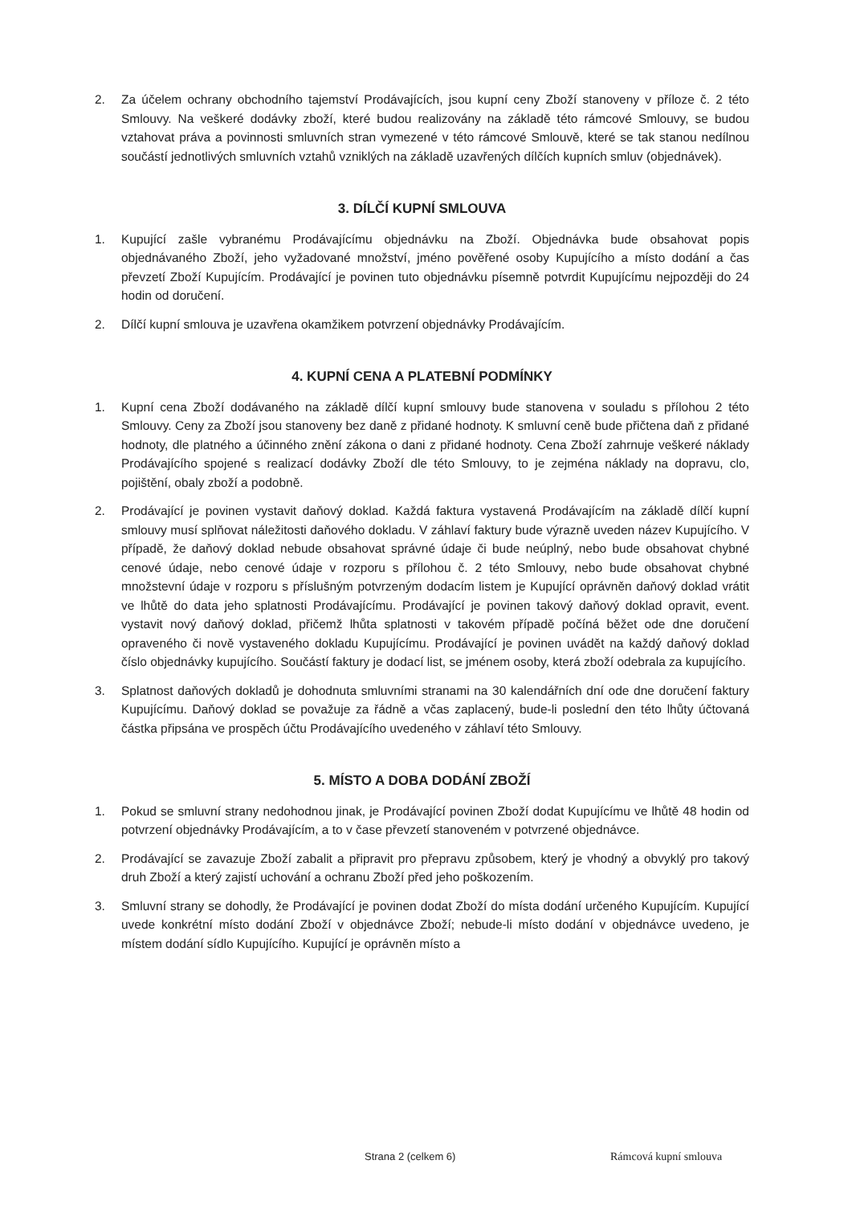2. Za účelem ochrany obchodního tajemství Prodávajících, jsou kupní ceny Zboží stanoveny v příloze č. 2 této Smlouvy. Na veškeré dodávky zboží, které budou realizovány na základě této rámcové Smlouvy, se budou vztahovat práva a povinnosti smluvních stran vymezené v této rámcové Smlouvě, které se tak stanou nedílnou součástí jednotlivých smluvních vztahů vzniklých na základě uzavřených dílčích kupních smluv (objednávek).
3. DÍLČÍ KUPNÍ SMLOUVA
1. Kupující zašle vybranému Prodávajícímu objednávku na Zboží. Objednávka bude obsahovat popis objednávaného Zboží, jeho vyžadované množství, jméno pověřené osoby Kupujícího a místo dodání a čas převzetí Zboží Kupujícím. Prodávající je povinen tuto objednávku písemně potvrdit Kupujícímu nejpozději do 24 hodin od doručení.
2. Dílčí kupní smlouva je uzavřena okamžikem potvrzení objednávky Prodávajícím.
4. KUPNÍ CENA A PLATEBNÍ PODMÍNKY
1. Kupní cena Zboží dodávaného na základě dílčí kupní smlouvy bude stanovena v souladu s přílohou 2 této Smlouvy. Ceny za Zboží jsou stanoveny bez daně z přidané hodnoty. K smluvní ceně bude přičtena daň z přidané hodnoty, dle platného a účinného znění zákona o dani z přidané hodnoty. Cena Zboží zahrnuje veškeré náklady Prodávajícího spojené s realizací dodávky Zboží dle této Smlouvy, to je zejména náklady na dopravu, clo, pojištění, obaly zboží a podobně.
2. Prodávající je povinen vystavit daňový doklad. Každá faktura vystavená Prodávajícím na základě dílčí kupní smlouvy musí splňovat náležitosti daňového dokladu. V záhlaví faktury bude výrazně uveden název Kupujícího. V případě, že daňový doklad nebude obsahovat správné údaje či bude neúplný, nebo bude obsahovat chybné cenové údaje, nebo cenové údaje v rozporu s přílohou č. 2 této Smlouvy, nebo bude obsahovat chybné množstevní údaje v rozporu s příslušným potvrzeným dodacím listem je Kupující oprávněn daňový doklad vrátit ve lhůtě do data jeho splatnosti Prodávajícímu. Prodávající je povinen takový daňový doklad opravit, event. vystavit nový daňový doklad, přičemž lhůta splatnosti v takovém případě počíná běžet ode dne doručení opraveného či nově vystaveného dokladu Kupujícímu. Prodávající je povinen uvádět na každý daňový doklad číslo objednávky kupujícího. Součástí faktury je dodací list, se jménem osoby, která zboží odebrala za kupujícího.
3. Splatnost daňových dokladů je dohodnuta smluvními stranami na 30 kalendářních dní ode dne doručení faktury Kupujícímu. Daňový doklad se považuje za řádně a včas zaplacený, bude-li poslední den této lhůty účtovaná částka připsána ve prospěch účtu Prodávajícího uvedeného v záhlaví této Smlouvy.
5. MÍSTO A DOBA DODÁNÍ ZBOŽÍ
1. Pokud se smluvní strany nedohodnou jinak, je Prodávající povinen Zboží dodat Kupujícímu ve lhůtě 48 hodin od potvrzení objednávky Prodávajícím, a to v čase převzetí stanoveném v potvrzené objednávce.
2. Prodávající se zavazuje Zboží zabalit a připravit pro přepravu způsobem, který je vhodný a obvyklý pro takový druh Zboží a který zajistí uchování a ochranu Zboží před jeho poškozením.
3. Smluvní strany se dohodly, že Prodávající je povinen dodat Zboží do místa dodání určeného Kupujícím. Kupující uvede konkrétní místo dodání Zboží v objednávce Zboží; nebude-li místo dodání v objednávce uvedeno, je místem dodání sídlo Kupujícího. Kupující je oprávněn místo a
Strana 2 (celkem 6) Rámcová kupní smlouva